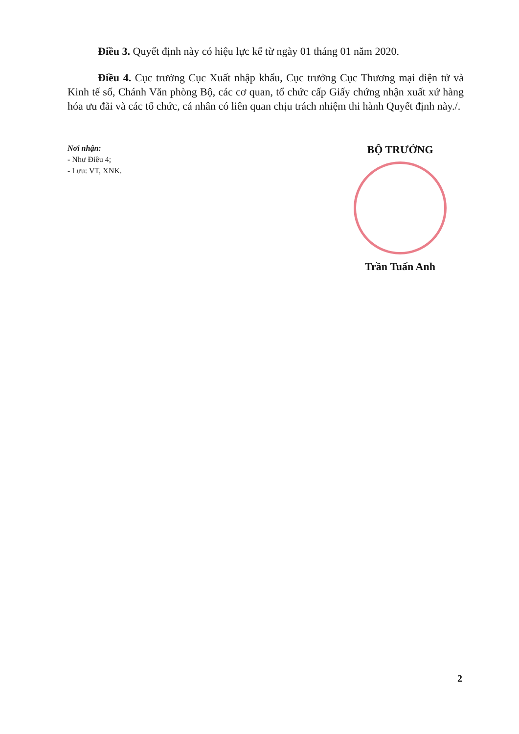Điều 3. Quyết định này có hiệu lực kể từ ngày 01 tháng 01 năm 2020.
Điều 4. Cục trưởng Cục Xuất nhập khẩu, Cục trưởng Cục Thương mại điện tử và Kinh tế số, Chánh Văn phòng Bộ, các cơ quan, tổ chức cấp Giấy chứng nhận xuất xứ hàng hóa ưu đãi và các tổ chức, cá nhân có liên quan chịu trách nhiệm thi hành Quyết định này./.
Nơi nhận:
- Như Điều 4;
- Lưu: VT, XNK.
BỘ TRƯỞNG
Trần Tuấn Anh
2